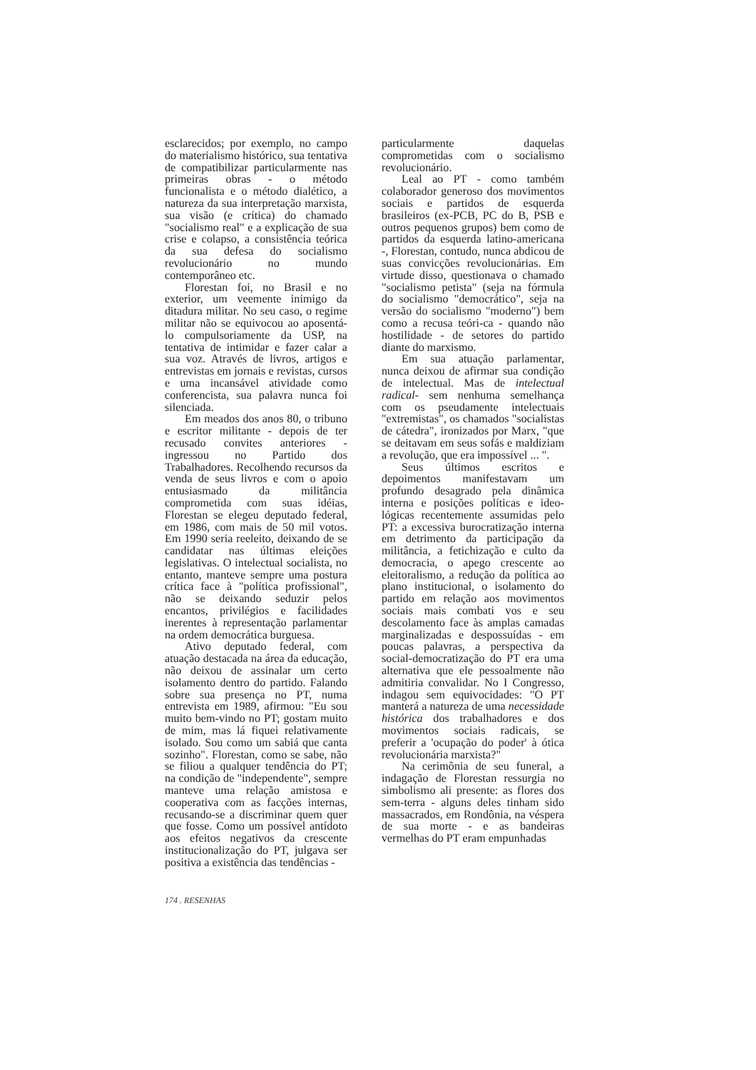esclarecidos; por exemplo, no campo do materialismo histórico, sua tentativa de compatibilizar particularmente nas primeiras obras - o método funcionalista e o método dialético, a natureza da sua interpretação marxista, sua visão (e crítica) do chamado "socialismo real" e a explicação de sua crise e colapso, a consistência teórica da sua defesa do socialismo revolucionário no mundo contemporâneo etc.
Florestan foi, no Brasil e no exterior, um veemente inimigo da ditadura militar. No seu caso, o regime militar não se equivocou ao aposentá-lo compulsoriamente da USP, na tentativa de intimidar e fazer calar a sua voz. Através de livros, artigos e entrevistas em jornais e revistas, cursos e uma incansável atividade como conferencista, sua palavra nunca foi silenciada.
Em meados dos anos 80, o tribuno e escritor militante - depois de ter recusado convites anteriores - ingressou no Partido dos Trabalhadores. Recolhendo recursos da venda de seus livros e com o apoio entusiasmado da militância comprometida com suas idéias, Florestan se elegeu deputado federal, em 1986, com mais de 50 mil votos. Em 1990 seria reeleito, deixando de se candidatar nas últimas eleições legislativas. O intelectual socialista, no entanto, manteve sempre uma postura crítica face à "política profissional", não se deixando seduzir pelos encantos, privilégios e facilidades inerentes à representação parlamentar na ordem democrática burguesa.
Ativo deputado federal, com atuação destacada na área da educação, não deixou de assinalar um certo isolamento dentro do partido. Falando sobre sua presença no PT, numa entrevista em 1989, afirmou: "Eu sou muito bem-vindo no PT; gostam muito de mim, mas lá fiquei relativamente isolado. Sou como um sabiá que canta sozinho". Florestan, como se sabe, não se filiou a qualquer tendência do PT; na condição de "independente", sempre manteve uma relação amistosa e cooperativa com as facções internas, recusando-se a discriminar quem quer que fosse. Como um possível antídoto aos efeitos negativos da crescente institucionalização do PT, julgava ser positiva a existência das tendências -
particularmente daquelas comprometidas com o socialismo revolucionário.
Leal ao PT - como também colaborador generoso dos movimentos sociais e partidos de esquerda brasileiros (ex-PCB, PC do B, PSB e outros pequenos grupos) bem como de partidos da esquerda latino-americana -, Florestan, contudo, nunca abdicou de suas convicções revolucionárias. Em virtude disso, questionava o chamado "socialismo petista" (seja na fórmula do socialismo "democrático", seja na versão do socialismo "moderno") bem como a recusa teóri-ca - quando não hostilidade - de setores do partido diante do marxismo.
Em sua atuação parlamentar, nunca deixou de afirmar sua condição de intelectual. Mas de intelectual radical- sem nenhuma semelhança com os pseudamente intelectuais "extremistas", os chamados "socialistas de cátedra", ironizados por Marx, "que se deitavam em seus sofás e maldiziam a revolução, que era impossível ... ".
Seus últimos escritos e depoimentos manifestavam um profundo desagrado pela dinâmica interna e posições políticas e ideo-lógicas recentemente assumidas pelo PT: a excessiva burocratização interna em detrimento da participação da militância, a fetichização e culto da democracia, o apego crescente ao eleitoralismo, a redução da política ao plano institucional, o isolamento do partido em relação aos movimentos sociais mais combati vos e seu descolamento face às amplas camadas marginalizadas e despossuídas - em poucas palavras, a perspectiva da social-democratização do PT era uma alternativa que ele pessoalmente não admitiria convalidar. No I Congresso, indagou sem equivocidades: "O PT manterá a natureza de uma necessidade histórica dos trabalhadores e dos movimentos sociais radicais, se preferir a 'ocupação do poder' à ótica revolucionária marxista?"
Na cerimônia de seu funeral, a indagação de Florestan ressurgia no simbolismo ali presente: as flores dos sem-terra - alguns deles tinham sido massacrados, em Rondônia, na véspera de sua morte - e as bandeiras vermelhas do PT eram empunhadas
174 . RESENHAS